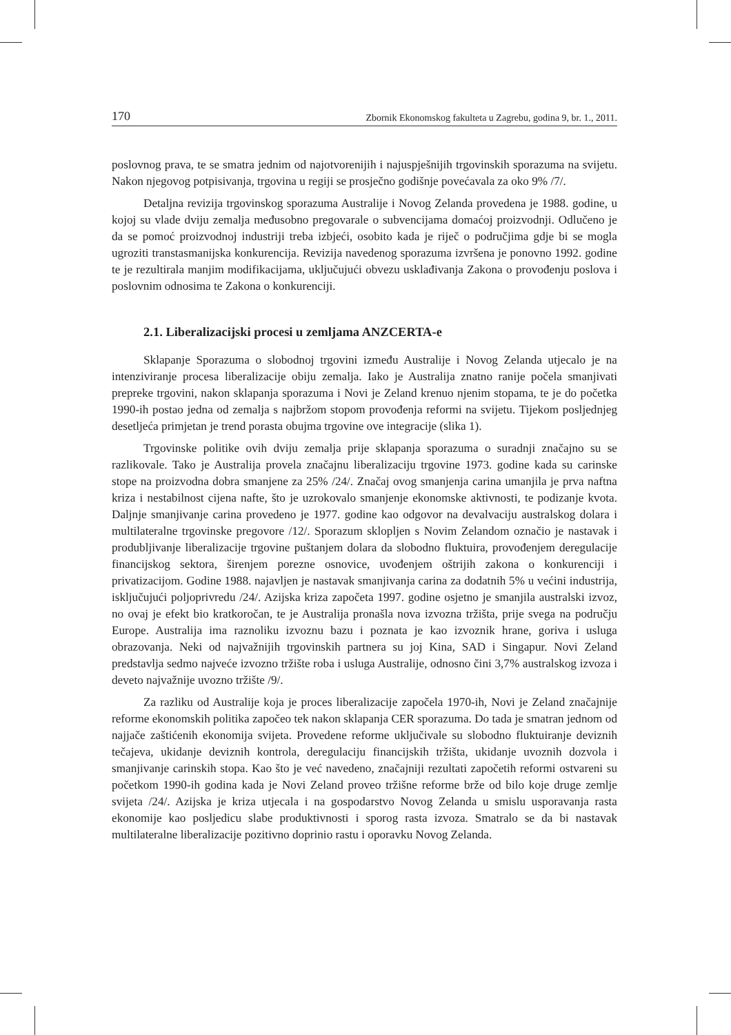170 Zbornik Ekonomskog fakulteta u Zagrebu, godina 9, br. 1., 2011.
poslovnog prava, te se smatra jednim od najotvorenijih i najuspješnijih trgovinskih sporazuma na svijetu. Nakon njegovog potpisivanja, trgovina u regiji se prosječno godišnje povećavala za oko 9% /7/.
Detaljna revizija trgovinskog sporazuma Australije i Novog Zelanda provedena je 1988. godine, u kojoj su vlade dviju zemalja međusobno pregovarale o subvencijama domaćoj proizvodnji. Odlučeno je da se pomoć proizvodnoj industriji treba izbjeći, osobito kada je riječ o područjima gdje bi se mogla ugroziti transtasmanijska konkurencija. Revizija navedenog sporazuma izvršena je ponovno 1992. godine te je rezultirala manjim modifikacijama, uključujući obvezu usklađivanja Zakona o provođenju poslova i poslovnim odnosima te Zakona o konkurenciji.
2.1. Liberalizacijski procesi u zemljama ANZCERTA-e
Sklapanje Sporazuma o slobodnoj trgovini između Australije i Novog Zelanda utjecalo je na intenziviranje procesa liberalizacije obiju zemalja. Iako je Australija znatno ranije počela smanjivati prepreke trgovini, nakon sklapanja sporazuma i Novi je Zeland krenuo njenim stopama, te je do početka 1990-ih postao jedna od zemalja s najbržom stopom provođenja reformi na svijetu. Tijekom posljednjeg desetljeća primjetan je trend porasta obujma trgovine ove integracije (slika 1).
Trgovinske politike ovih dviju zemalja prije sklapanja sporazuma o suradnji značajno su se razlikovale. Tako je Australija provela značajnu liberalizaciju trgovine 1973. godine kada su carinske stope na proizvodna dobra smanjene za 25% /24/. Značaj ovog smanjenja carina umanjila je prva naftna kriza i nestabilnost cijena nafte, što je uzrokovalo smanjenje ekonomske aktivnosti, te podizanje kvota. Daljnje smanjivanje carina provedeno je 1977. godine kao odgovor na devalvaciju australskog dolara i multilateralne trgovinske pregovore /12/. Sporazum sklopljen s Novim Zelandom označio je nastavak i produbljivanje liberalizacije trgovine puštanjem dolara da slobodno fluktuira, provođenjem deregulacije financijskog sektora, širenjem porezne osnovice, uvođenjem oštrijih zakona o konkurenciji i privatizacijom. Godine 1988. najavljen je nastavak smanjivanja carina za dodatnih 5% u većini industrija, isključujući poljoprivredu /24/. Azijska kriza započeta 1997. godine osjetno je smanjila australski izvoz, no ovaj je efekt bio kratkoročan, te je Australija pronašla nova izvozna tržišta, prije svega na području Europe. Australija ima raznoliku izvoznu bazu i poznata je kao izvoznik hrane, goriva i usluga obrazovanja. Neki od najvažnijih trgovinskih partnera su joj Kina, SAD i Singapur. Novi Zeland predstavlja sedmo najveće izvozno tržište roba i usluga Australije, odnosno čini 3,7% australskog izvoza i deveto najvažnije uvozno tržište /9/.
Za razliku od Australije koja je proces liberalizacije započela 1970-ih, Novi je Zeland značajnije reforme ekonomskih politika započeo tek nakon sklapanja CER sporazuma. Do tada je smatran jednom od najjače zaštićenih ekonomija svijeta. Provedene reforme uključivale su slobodno fluktuiranje deviznih tečajeva, ukidanje deviznih kontrola, deregulaciju financijskih tržišta, ukidanje uvoznih dozvola i smanjivanje carinskih stopa. Kao što je već navedeno, značajniji rezultati započetih reformi ostvareni su početkom 1990-ih godina kada je Novi Zeland proveo tržišne reforme brže od bilo koje druge zemlje svijeta /24/. Azijska je kriza utjecala i na gospodarstvo Novog Zelanda u smislu usporavanja rasta ekonomije kao posljedicu slabe produktivnosti i sporog rasta izvoza. Smatralo se da bi nastavak multilateralne liberalizacije pozitivno doprinio rastu i oporavku Novog Zelanda.